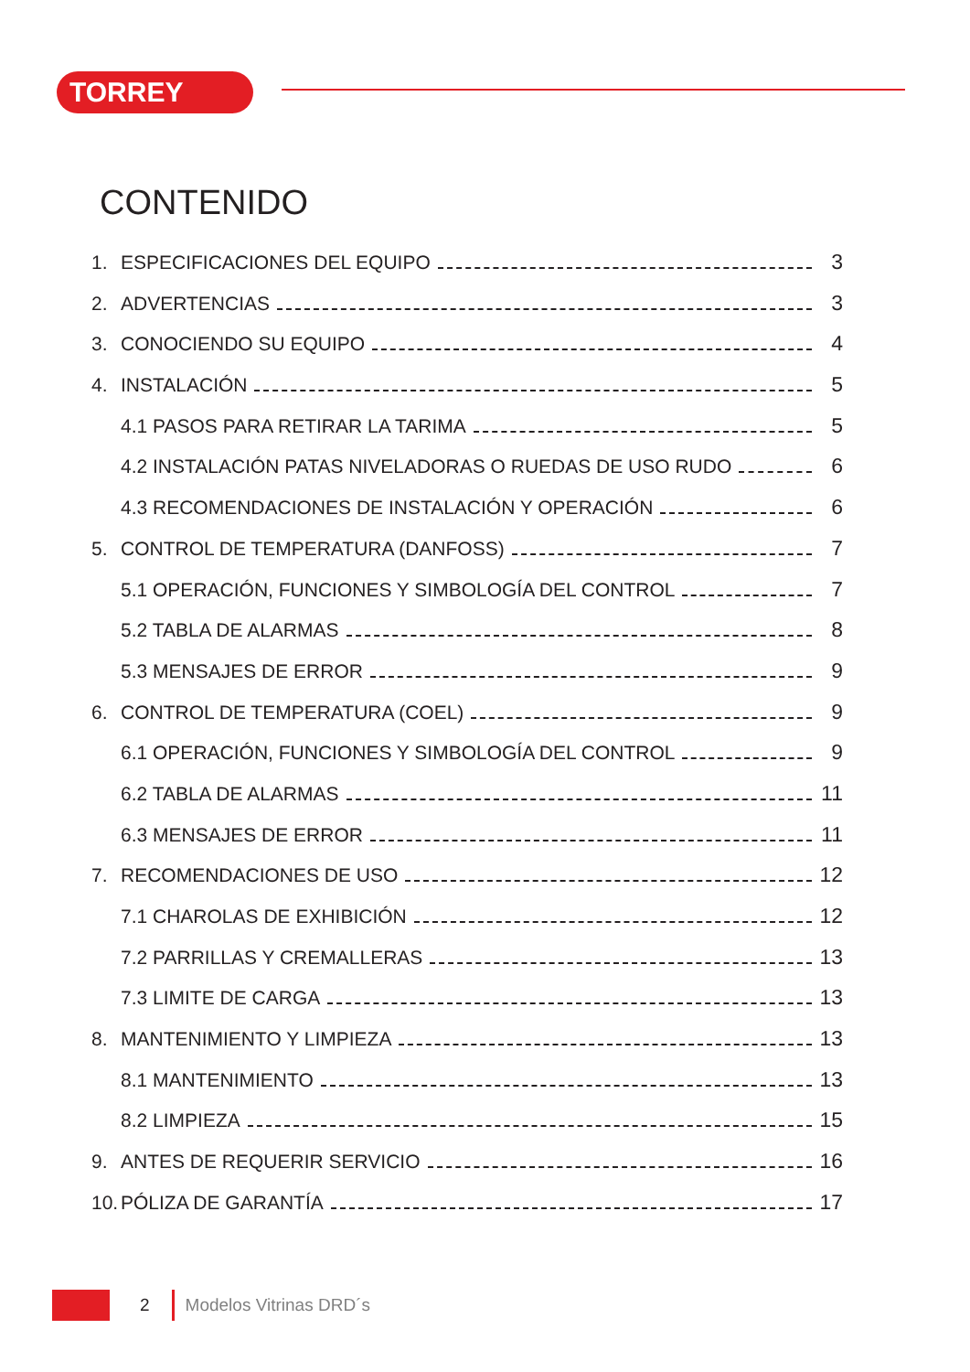TORREY
CONTENIDO
1. ESPECIFICACIONES DEL EQUIPO 3
2. ADVERTENCIAS 3
3. CONOCIENDO SU EQUIPO 4
4. INSTALACIÓN 5
4.1 PASOS PARA RETIRAR LA TARIMA 5
4.2 INSTALACIÓN PATAS NIVELADORAS O RUEDAS DE USO RUDO 6
4.3 RECOMENDACIONES DE INSTALACIÓN Y OPERACIÓN 6
5. CONTROL DE TEMPERATURA (DANFOSS) 7
5.1 OPERACIÓN, FUNCIONES Y SIMBOLOGÍA DEL CONTROL 7
5.2 TABLA DE ALARMAS 8
5.3 MENSAJES DE ERROR 9
6. CONTROL DE TEMPERATURA (COEL) 9
6.1 OPERACIÓN, FUNCIONES Y SIMBOLOGÍA DEL CONTROL 9
6.2 TABLA DE ALARMAS 11
6.3 MENSAJES DE ERROR 11
7. RECOMENDACIONES DE USO 12
7.1 CHAROLAS DE EXHIBICIÓN 12
7.2 PARRILLAS Y CREMALLERAS 13
7.3 LIMITE DE CARGA 13
8. MANTENIMIENTO Y LIMPIEZA 13
8.1 MANTENIMIENTO 13
8.2 LIMPIEZA 15
9. ANTES DE REQUERIR SERVICIO 16
10. PÓLIZA DE GARANTÍA 17
2 Modelos Vitrinas DRD´s